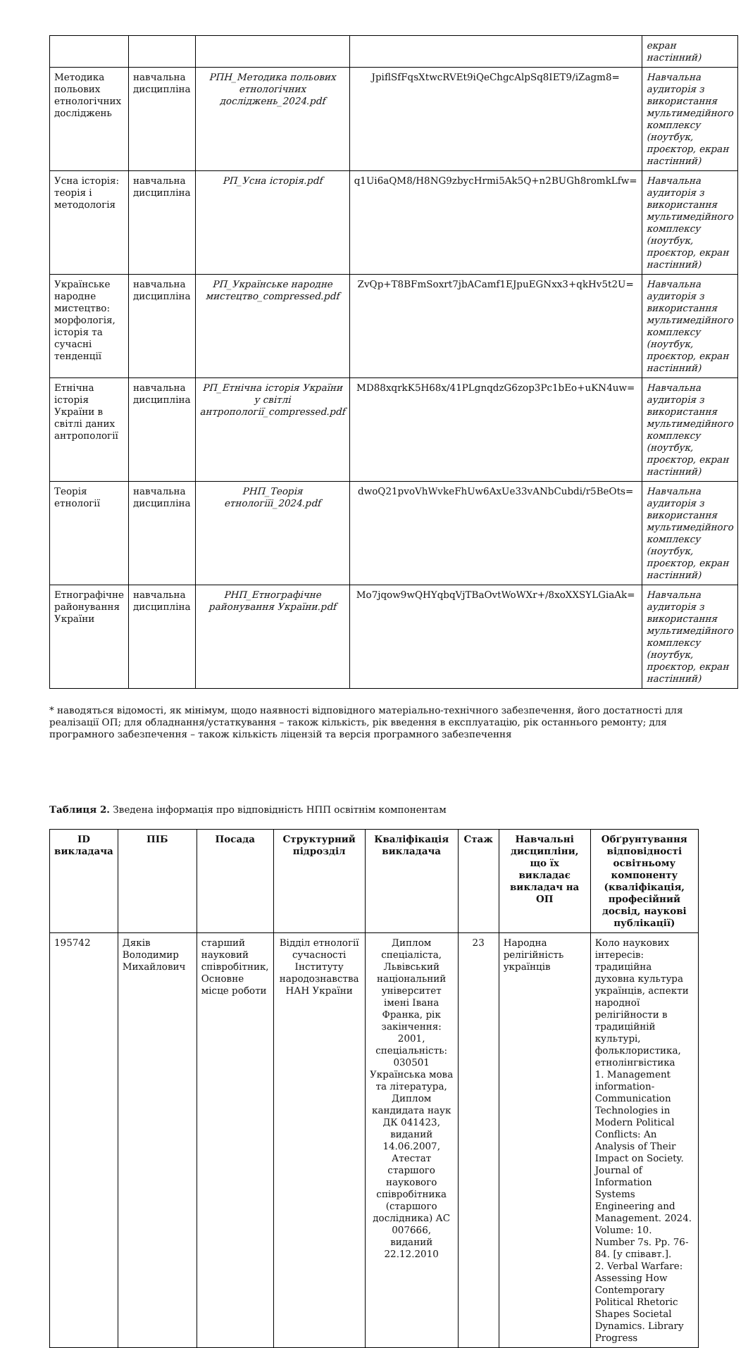| | | | | екран настінний) |
| Методика польових етнологічних досліджень | навчальна дисципліна | РПН_Методика польових етнологічних досліджень_2024.pdf | JpiflSfFqsXtwcRVEt9iQeChgcAlpSq8IET9/iZagm8= | Навчальна аудиторія з використання мультимедійного комплексу (ноутбук, проєктор, екран настінний) |
| Усна історія: теорія і методологія | навчальна дисципліна | РП_Усна історія.pdf | q1Ui6aQM8/H8NG9zbycHrmi5Ak5Q+n2BUGh8romkLfw= | Навчальна аудиторія з використання мультимедійного комплексу (ноутбук, проєктор, екран настінний) |
| Українське народне мистецтво: морфологія, історія та сучасні тенденції | навчальна дисципліна | РП_Українське народне мистецтво_compressed.pdf | ZvQp+T8BFmSoxrt7jbACamf1EJpuEGNxx3+qkHv5t2U= | Навчальна аудиторія з використання мультимедійного комплексу (ноутбук, проєктор, екран настінний) |
| Етнічна історія України в світлі даних антропології | навчальна дисципліна | РП_Етнічна історія України у світлі антропології_compressed.pdf | MD88xqrkK5H68x/41PLgnqdzG6zop3Pc1bEo+uKN4uw= | Навчальна аудиторія з використання мультимедійного комплексу (ноутбук, проєктор, екран настінний) |
| Теорія етнології | навчальна дисципліна | РНП_Теорія етнологіїі_2024.pdf | dwoQ21pvoVhWvkeFhUw6AxUe33vANbCubdi/r5BeOts= | Навчальна аудиторія з використання мультимедійного комплексу (ноутбук, проєктор, екран настінний) |
| Етнографічне районування України | навчальна дисципліна | РНП_Етнографічне районування України.pdf | Mo7jqow9wQHYqbqVjTBaOvtWoWXr+/8xoXXSYLGiaAk= | Навчальна аудиторія з використання мультимедійного комплексу (ноутбук, проєктор, екран настінний) |
* наводяться відомості, як мінімум, щодо наявності відповідного матеріально-технічного забезпечення, його достатності для реалізації ОП; для обладнання/устаткування – також кількість, рік введення в експлуатацію, рік останнього ремонту; для програмного забезпечення – також кількість ліцензій та версія програмного забезпечення
Таблиця 2. Зведена інформація про відповідність НПП освітнім компонентам
| ID викладача | ПІБ | Посада | Структурний підрозділ | Кваліфікація викладача | Стаж | Навчальні дисципліни, що їх викладає викладач на ОП | Обґрунтування відповідності освітньому компоненту (кваліфікація, професійний досвід, наукові публікації) |
| --- | --- | --- | --- | --- | --- | --- | --- |
| 195742 | Дяків Володимир Михайлович | старший науковий співробітник, Основне місце роботи | Відділ етнології сучасності Інституту народознавства НАН України | Диплом спеціаліста, Львівський національний університет імені Івана Франка, рік закінчення: 2001, спеціальність: 030501 Українська мова та література, Диплом кандидата наук ДК 041423, виданий 14.06.2007, Атестат старшого наукового співробітника (старшого дослідника) АС 007666, виданий 22.12.2010 | 23 | Народна релігійність українців | Коло наукових інтересів: традиційна духовна культура українців, аспекти народної релігійности в традиційній культурі, фольклористика, етнолінгвістика 1. Management information-Communication Technologies in Modern Political Conflicts: An Analysis of Their Impact on Society. Journal of Information Systems Engineering and Management. 2024. Volume: 10. Number 7s. Pp. 76-84. [у співавт.]. 2. Verbal Warfare: Assessing How Contemporary Political Rhetoric Shapes Societal Dynamics. Library Progress |